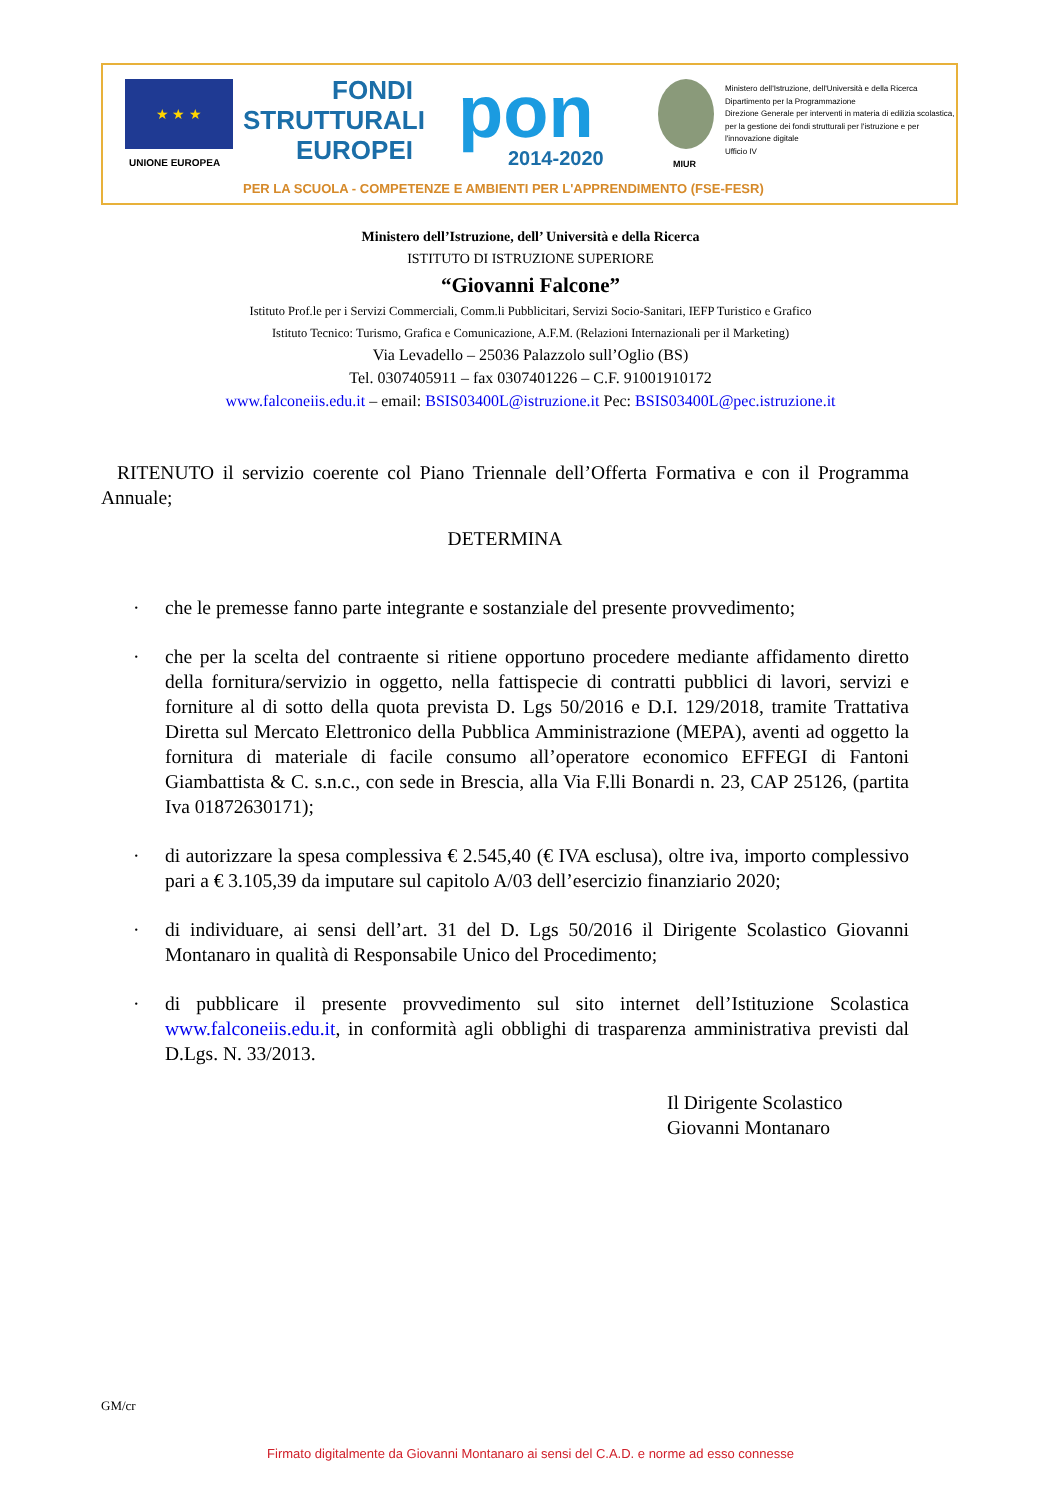★ ★ ★
UNIONE EUROPEA
FONDI
STRUTTURALI
EUROPEI
pon
2014-2020 MIUR
Ministero dell'Istruzione, dell'Università e della Ricerca
Dipartimento per la Programmazione
Direzione Generale per interventi in materia di edilizia scolastica, per la gestione dei fondi strutturali per l'istruzione e per l'innovazione digitale
Ufficio IV
PER LA SCUOLA - COMPETENZE E AMBIENTI PER L'APPRENDIMENTO (FSE-FESR)
Ministero dell’Istruzione, dell’ Università e della Ricerca
ISTITUTO DI ISTRUZIONE SUPERIORE
“Giovanni Falcone”
Istituto Prof.le per i Servizi Commerciali, Comm.li Pubblicitari, Servizi Socio-Sanitari, IEFP Turistico e Grafico
Istituto Tecnico: Turismo, Grafica e Comunicazione, A.F.M. (Relazioni Internazionali per il Marketing)
Via Levadello – 25036 Palazzolo sull’Oglio (BS)
Tel. 0307405911 – fax 0307401226 – C.F. 91001910172
www.falconeiis.edu.it – email: BSIS03400L@istruzione.it Pec: BSIS03400L@pec.istruzione.it
RITENUTO il servizio coerente col Piano Triennale dell’Offerta Formativa e con il Programma Annuale;
DETERMINA
· che le premesse fanno parte integrante e sostanziale del presente provvedimento;
· che per la scelta del contraente si ritiene opportuno procedere mediante affidamento diretto della fornitura/servizio in oggetto, nella fattispecie di contratti pubblici di lavori, servizi e forniture al di sotto della quota prevista D. Lgs 50/2016 e D.I. 129/2018, tramite Trattativa Diretta sul Mercato Elettronico della Pubblica Amministrazione (MEPA), aventi ad oggetto la fornitura di materiale di facile consumo all’operatore economico EFFEGI di Fantoni Giambattista & C. s.n.c., con sede in Brescia, alla Via F.lli Bonardi n. 23, CAP 25126, (partita Iva 01872630171);
· di autorizzare la spesa complessiva € 2.545,40 (€ IVA esclusa), oltre iva, importo complessivo pari a € 3.105,39 da imputare sul capitolo A/03 dell’esercizio finanziario 2020;
· di individuare, ai sensi dell’art. 31 del D. Lgs 50/2016 il Dirigente Scolastico Giovanni Montanaro in qualità di Responsabile Unico del Procedimento;
· di pubblicare il presente provvedimento sul sito internet dell’Istituzione Scolastica www.falconeiis.edu.it, in conformità agli obblighi di trasparenza amministrativa previsti dal D.Lgs. N. 33/2013.
Il Dirigente Scolastico
Giovanni Montanaro
GM/cr
Firmato digitalmente da Giovanni Montanaro ai sensi del C.A.D. e norme ad esso connesse